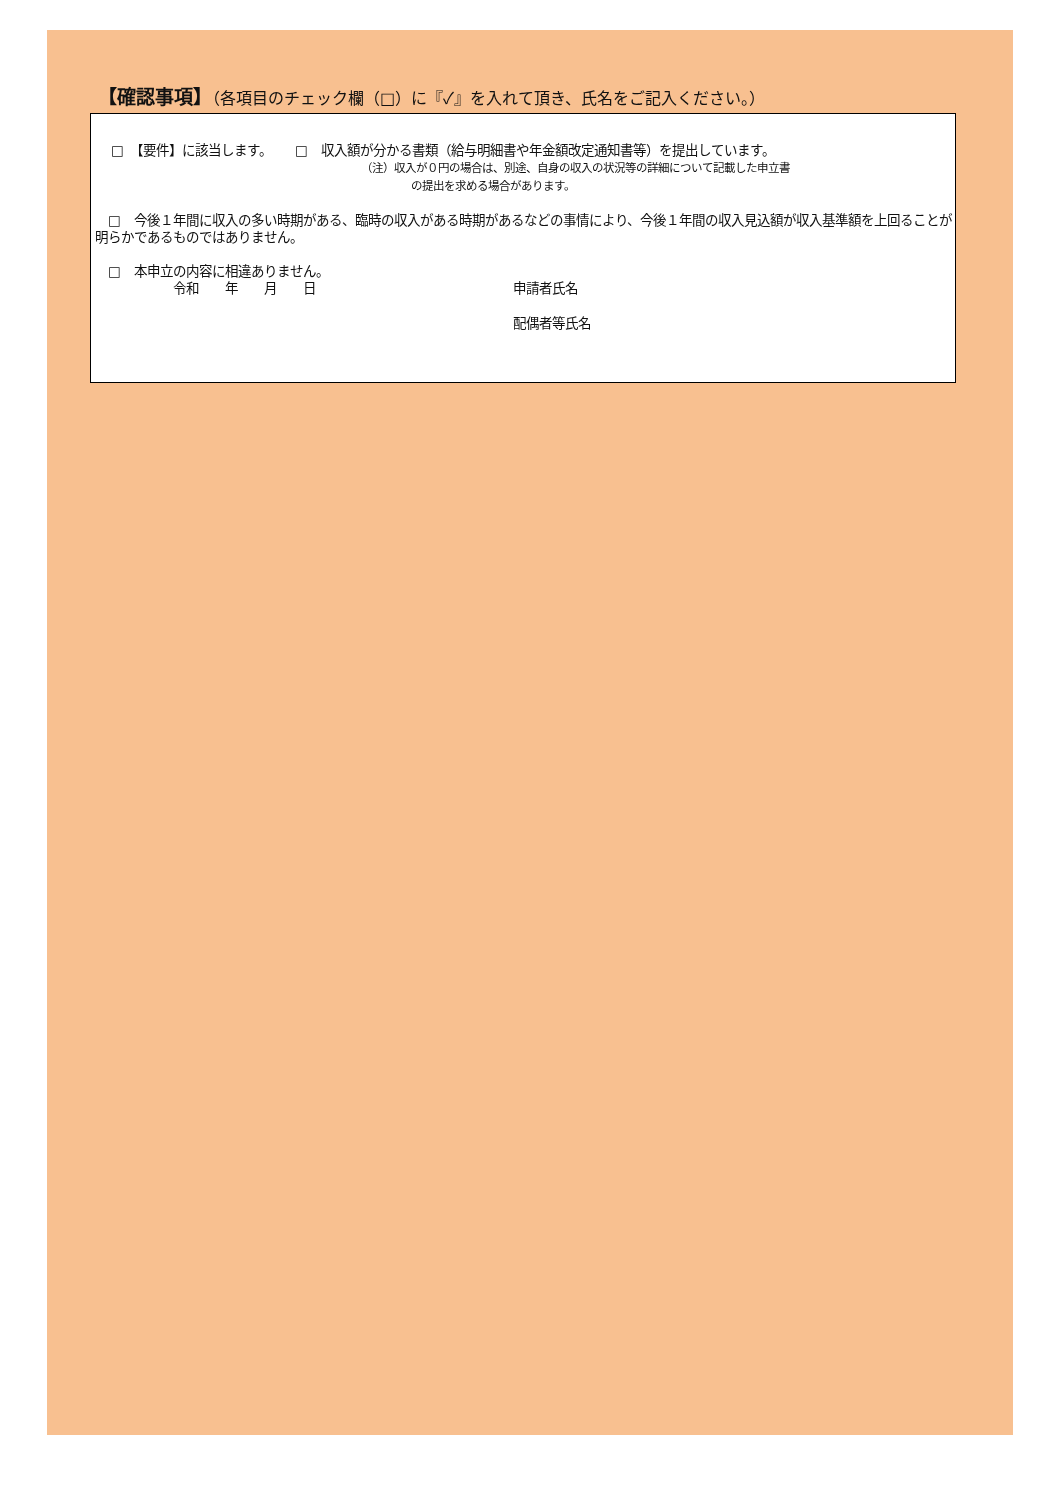【確認事項】（各項目のチェック欄（□）に『✓』を入れて頂き、氏名をご記入ください。）
□　【要件】に該当します。　　 □　収入額が分かる書類（給与明細書や年金額改定通知書等）を提出しています。
（注）収入が０円の場合は、別途、自身の収入の状況等の詳細について記載した申立書
の提出を求める場合があります。
　□　今後１年間に収入の多い時期がある、臨時の収入がある時期があるなどの事情により、今後１年間の収入見込額が収入基準額を上回ることが明らかであるものではありません。
　□　本申立の内容に相違ありません。
令和　　年　　月　　日 申請者氏名
配偶者等氏名